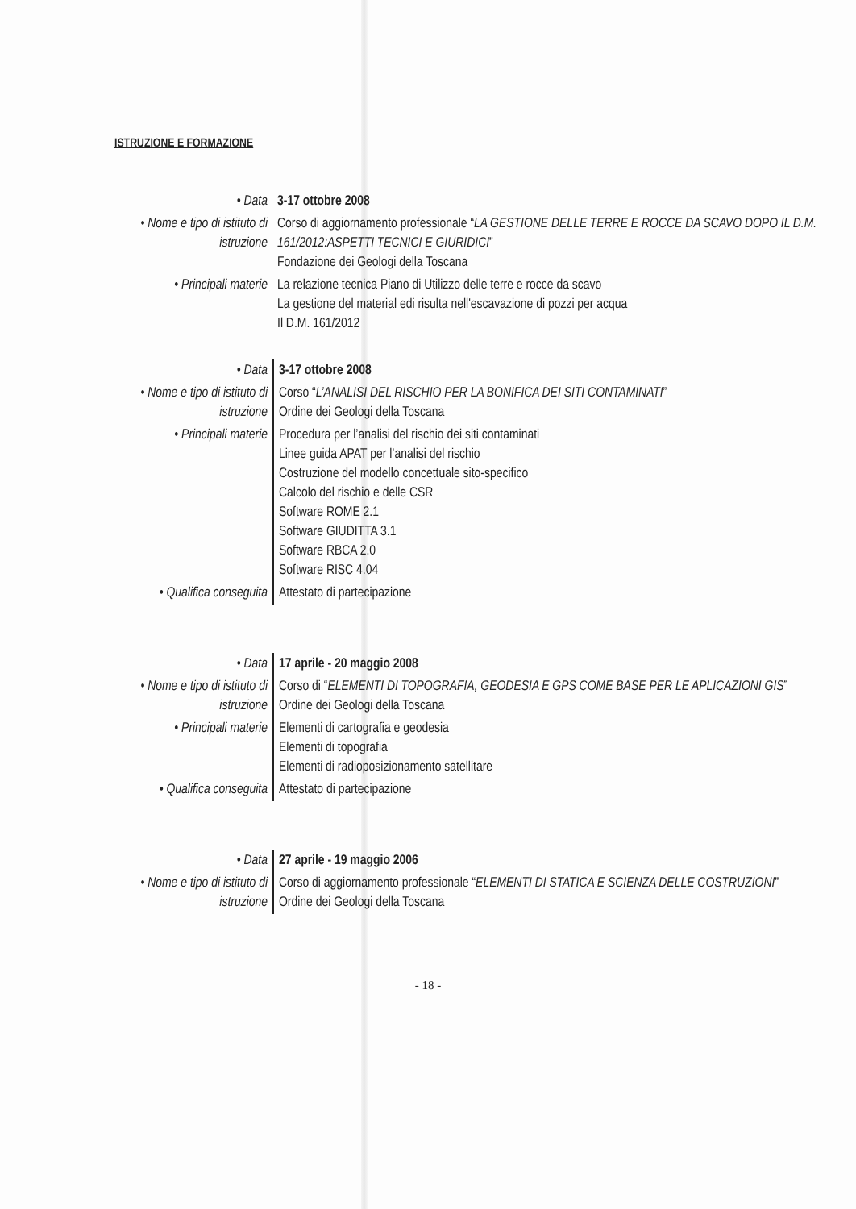ISTRUZIONE E FORMAZIONE
| • Data | 3-17 ottobre 2008 |
| • Nome e tipo di istituto di istruzione | Corso di aggiornamento professionale “ LA GESTIONE DELLE TERRE E ROCCE DA SCAVO DOPO IL D.M. 161/2012:ASPETTI TECNICI E GIURIDICI ” Fondazione dei Geologi della Toscana |
| • Principali materie | La relazione tecnica Piano di Utilizzo delle terre e rocce da scavo La gestione del material edi risulta nell'escavazione di pozzi per acqua Il D.M. 161/2012 |
| • Data | 3-17 ottobre 2008 |
| • Nome e tipo di istituto di istruzione | Corso “ L’ANALISI DEL RISCHIO PER LA BONIFICA DEI SITI CONTAMINATI ” Ordine dei Geologi della Toscana |
| • Principali materie | Procedura per l’analisi del rischio dei siti contaminati Linee guida APAT per l’analisi del rischio Costruzione del modello concettuale sito-specifico Calcolo del rischio e delle CSR Software ROME 2.1 Software GIUDITTA 3.1 Software RBCA 2.0 Software RISC 4.04 |
| • Qualifica conseguita | Attestato di partecipazione |
| • Data | 17 aprile - 20 maggio 2008 |
| • Nome e tipo di istituto di istruzione | Corso di “ ELEMENTI DI TOPOGRAFIA, GEODESIA E GPS COME BASE PER LE APLICAZIONI GIS ” Ordine dei Geologi della Toscana |
| • Principali materie | Elementi di cartografia e geodesia Elementi di topografia Elementi di radioposizionamento satellitare |
| • Qualifica conseguita | Attestato di partecipazione |
| • Data | 27 aprile - 19 maggio 2006 |
| • Nome e tipo di istituto di istruzione | Corso di aggiornamento professionale “ ELEMENTI DI STATICA E SCIENZA DELLE COSTRUZIONI ” Ordine dei Geologi della Toscana |
- 18 -